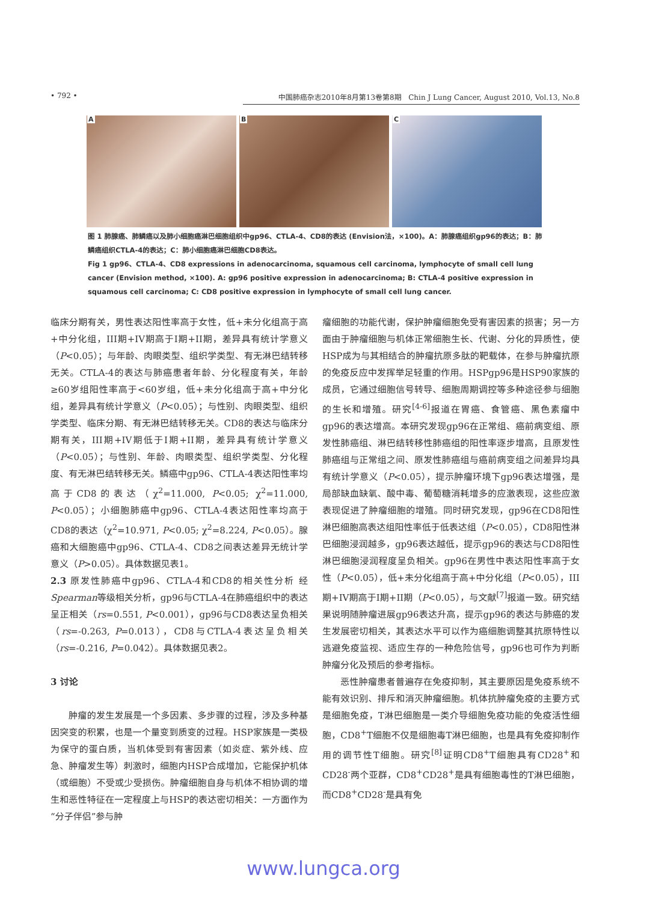• 792 • 中国肺癌杂志2010年8月第13卷第8期 Chin J Lung Cancer, August 2010, Vol.13, No.8
A
B
C
图 1 肺腺癌、肺鳞癌以及肺小细胞癌淋巴细胞组织中gp96、CTLA-4、CD8的表达 (Envision法，×100)。A：肺腺癌组织gp96的表达；B：肺鳞癌组织CTLA-4的表达；C：肺小细胞癌淋巴细胞CD8表达。
Fig 1 gp96、CTLA-4、CD8 expressions in adenocarcinoma, squamous cell carcinoma, lymphocyte of small cell lung cancer (Envision method, ×100). A: gp96 positive expression in adenocarcinoma; B: CTLA-4 positive expression in squamous cell carcinoma; C: CD8 positive expression in lymphocyte of small cell lung cancer.
临床分期有关，男性表达阳性率高于女性，低+未分化组高于高+中分化组，III期+IV期高于I期+II期，差异具有统计学意义（P<0.05）；与年龄、肉眼类型、组织学类型、有无淋巴结转移无关。CTLA-4的表达与肺癌患者年龄、分化程度有关，年龄≥60岁组阳性率高于<60岁组，低+未分化组高于高+中分化组，差异具有统计学意义（P<0.05）；与性别、肉眼类型、组织学类型、临床分期、有无淋巴结转移无关。CD8的表达与临床分期有关，III期+IV期低于I期+II期，差异具有统计学意义（P<0.05）；与性别、年龄、肉眼类型、组织学类型、分化程度、有无淋巴结转移无关。鳞癌中gp96、CTLA-4表达阳性率均高于CD8的表达（χ<sup>2</sup>=11.000, P<0.05; χ<sup>2</sup>=11.000, P<0.05）；小细胞肺癌中gp96、CTLA-4表达阳性率均高于CD8的表达（χ<sup>2</sup>=10.971, P<0.05; χ<sup>2</sup>=8.224, P<0.05）。腺癌和大细胞癌中gp96、CTLA-4、CD8之间表达差异无统计学意义（P>0.05）。具体数据见表1。
2.3 原发性肺癌中gp96、CTLA-4和CD8的相关性分析 经Spearman等级相关分析，gp96与CTLA-4在肺癌组织中的表达呈正相关（rs=0.551, P<0.001），gp96与CD8表达呈负相关（rs=-0.263, P=0.013），CD8与CTLA-4表达呈负相关（rs=-0.216, P=0.042）。具体数据见表2。
3 讨论
肿瘤的发生发展是一个多因素、多步骤的过程，涉及多种基因突变的积累，也是一个量变到质变的过程。HSP家族是一类极为保守的蛋白质，当机体受到有害因素（如炎症、紫外线、应急、肿瘤发生等）刺激时，细胞内HSP合成增加，它能保护机体（或细胞）不受或少受损伤。肿瘤细胞自身与机体不相协调的增生和恶性特征在一定程度上与HSP的表达密切相关：一方面作为“分子伴侣”参与肿
瘤细胞的功能代谢，保护肿瘤细胞免受有害因素的损害；另一方面由于肿瘤细胞与机体正常细胞生长、代谢、分化的异质性，使HSP成为与其相结合的肿瘤抗原多肽的靶载体，在参与肿瘤抗原的免疫反应中发挥举足轻重的作用。HSPgp96是HSP90家族的成员，它通过细胞信号转导、细胞周期调控等多种途径参与细胞的生长和增殖。研究<sup>[4-6]</sup>报道在胃癌、食管癌、黑色素瘤中gp96的表达增高。本研究发现gp96在正常组、癌前病变组、原发性肺癌组、淋巴结转移性肺癌组的阳性率逐步增高，且原发性肺癌组与正常组之间、原发性肺癌组与癌前病变组之间差异均具有统计学意义（P<0.05），提示肿瘤环境下gp96表达增强，是局部缺血缺氧、酸中毒、葡萄糖消耗增多的应激表现，这些应激表现促进了肿瘤细胞的增殖。同时研究发现，gp96在CD8阳性淋巴细胞高表达组阳性率低于低表达组（P<0.05），CD8阳性淋巴细胞浸润越多，gp96表达越低，提示gp96的表达与CD8阳性淋巴细胞浸润程度呈负相关。gp96在男性中表达阳性率高于女性（P<0.05），低+未分化组高于高+中分化组（P<0.05），III期+IV期高于I期+II期（P<0.05），与文献<sup>[7]</sup>报道一致。研究结果说明随肿瘤进展gp96表达升高，提示gp96的表达与肺癌的发生发展密切相关，其表达水平可以作为癌细胞调整其抗原特性以逃避免疫监视、适应生存的一种危险信号，gp96也可作为判断肿瘤分化及预后的参考指标。
恶性肿瘤患者普遍存在免疫抑制，其主要原因是免疫系统不能有效识别、排斥和消灭肿瘤细胞。机体抗肿瘤免疫的主要方式是细胞免疫，T淋巴细胞是一类介导细胞免疫功能的免疫活性细胞，CD8<sup>+</sup>T细胞不仅是细胞毒T淋巴细胞，也是具有免疫抑制作用的调节性T细胞。研究<sup>[8]</sup>证明CD8<sup>+</sup>T细胞具有CD28<sup>+</sup>和CD28<sup>-</sup>两个亚群，CD8<sup>+</sup>CD28<sup>+</sup>是具有细胞毒性的T淋巴细胞，而CD8<sup>+</sup>CD28<sup>-</sup>是具有免
www.lungca.org